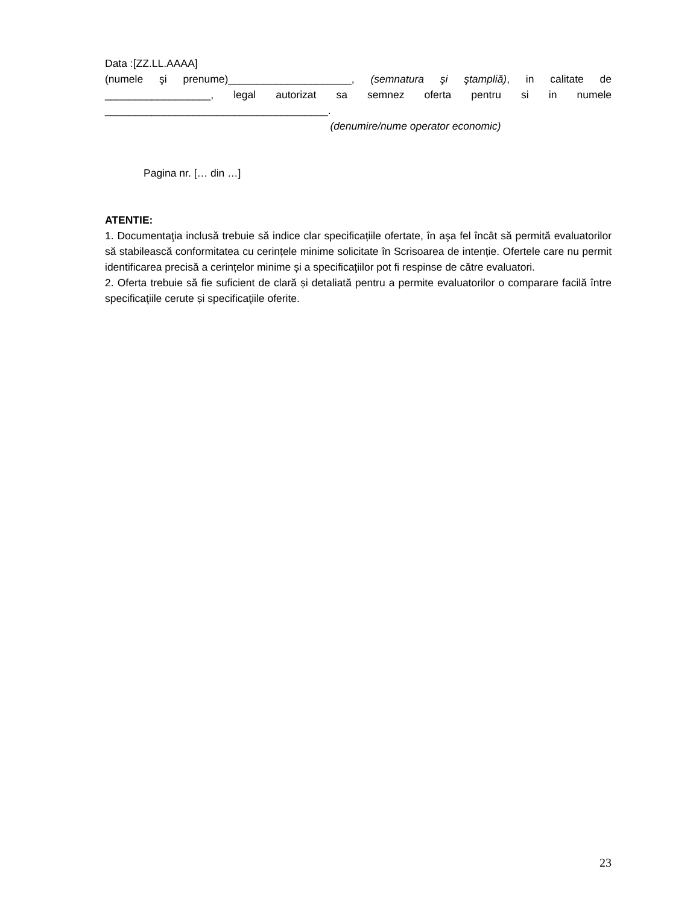Data :[ZZ.LL.AAAA]
(numele şi prenume)_____________________, (semnatura şi ştampliă), in calitate de
__________________, legal autorizat sa semnez oferta pentru si in numele
______________________________________.
(denumire/nume operator economic)
Pagina nr. [… din …]
ATENTIE:
1. Documentaţia inclusă trebuie să indice clar specificațiile ofertate, în aşa fel încât să permită evaluatorilor să stabilească conformitatea cu cerințele minime solicitate în Scrisoarea de intenție. Ofertele care nu permit identificarea precisă a cerințelor minime și a specificaţiilor pot fi respinse de către evaluatori.
2. Oferta trebuie să fie suficient de clară și detaliată pentru a permite evaluatorilor o comparare facilă între specificaţiile cerute și specificaţiile oferite.
23